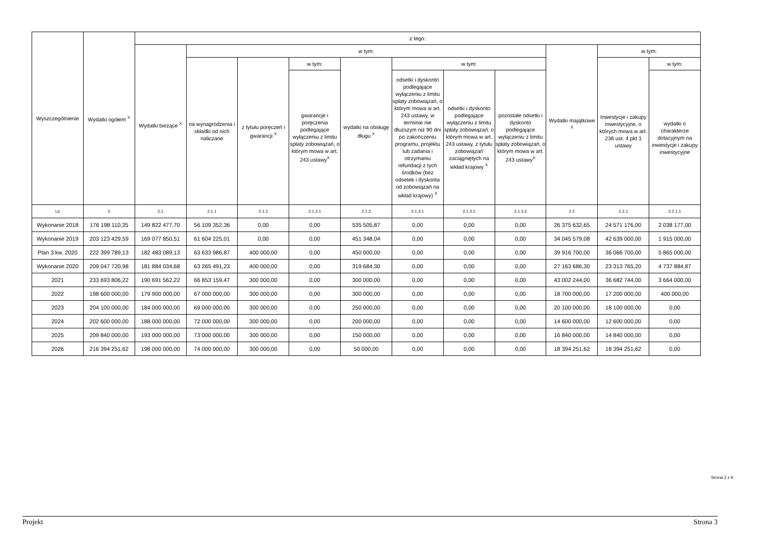| Wyszczególnienie | Wydatki ogółem <sup>X</sup> | z tego: | | | | | | | | | | |
| --- | --- | --- | --- | --- | --- | --- | --- | --- | --- | --- | --- | --- |
| | | Wydatki bieżące <sup>X</sup> | w tym: | | | | | | | Wydatki majątkowe <sup>X</sup> | w tym: | |
| | | | na wynagrodzenia i składki od nich naliczane | z tytułu poręczeń i gwarancji <sup>X</sup> | w tym: | wydatki na obsługę długu <sup>X</sup> | w tym: | | | | Inwestycje i zakupy inwestycyjne, o których mowa w art. 236 ust. 4 pkt 1 ustawy | w tym: |
| | | | | | gwarancje i poręczenia podlegające wyłączeniu z limitu spłaty zobowiązań, o którym mowa w art. 243 ustawy<sup>X</sup> | | odsetki i dyskonto podlegające wyłączeniu z limitu spłaty zobowiązań, o którym mowa w art. 243 ustawy, w terminie nie dłuższym niż 90 dni po zakończeniu programu, projektu lub zadania i otrzymaniu refundacji z tych środków (bez odsetek i dyskonta od zobowiązań na wkład krajowy) <sup>X</sup> | odsetki i dyskonto podlegające wyłączeniu z limitu spłaty zobowiązań, o którym mowa w art. 243 ustawy, z tytułu zobowiązań zaciągniętych na wkład krajowy <sup>X</sup> | pozostałe odsetki i dyskonto podlegające wyłączeniu z limitu spłaty zobowiązań, o którym mowa w art. 243 ustawy<sup>X</sup> | | | wydatki o charakterze dotacyjnym na inwestycje i zakupy inwestycyjne |
| Lp | 2 | 2.1 | 2.1.1 | 2.1.2 | 2.1.2.1 | 2.1.3 | 2.1.3.1 | 2.1.3.2 | 2.1.3.3 | 2.2 | 2.2.1 | 2.2.1.1 |
| Wykonanie 2018 | 176 198 110,35 | 149 822 477,70 | 56 109 352,36 | 0,00 | 0,00 | 535 505,87 | 0,00 | 0,00 | 0,00 | 26 375 632,65 | 24 571 176,00 | 2 038 177,00 |
| Wykonanie 2019 | 203 123 429,59 | 169 077 850,51 | 61 604 225,01 | 0,00 | 0,00 | 451 348,04 | 0,00 | 0,00 | 0,00 | 34 045 579,08 | 42 639 000,00 | 1 915 000,00 |
| Plan 3 kw. 2020 | 222 399 789,13 | 182 483 089,13 | 63 633 986,87 | 400 000,00 | 0,00 | 450 000,00 | 0,00 | 0,00 | 0,00 | 39 916 700,00 | 36 066 700,00 | 5 865 000,00 |
| Wykonanie 2020 | 209 047 720,98 | 181 884 034,68 | 63 265 491,23 | 400 000,00 | 0,00 | 319 684,30 | 0,00 | 0,00 | 0,00 | 27 163 686,30 | 23 313 765,20 | 4 737 884,87 |
| 2021 | 233 693 806,22 | 190 691 562,22 | 66 853 159,47 | 300 000,00 | 0,00 | 300 000,00 | 0,00 | 0,00 | 0,00 | 43 002 244,00 | 36 682 744,00 | 3 664 000,00 |
| 2022 | 198 600 000,00 | 179 900 000,00 | 67 000 000,00 | 300 000,00 | 0,00 | 300 000,00 | 0,00 | 0,00 | 0,00 | 18 700 000,00 | 17 200 000,00 | 400 000,00 |
| 2023 | 204 100 000,00 | 184 000 000,00 | 69 000 000,00 | 300 000,00 | 0,00 | 250 000,00 | 0,00 | 0,00 | 0,00 | 20 100 000,00 | 18 100 000,00 | 0,00 |
| 2024 | 202 600 000,00 | 188 000 000,00 | 72 000 000,00 | 300 000,00 | 0,00 | 200 000,00 | 0,00 | 0,00 | 0,00 | 14 600 000,00 | 12 600 000,00 | 0,00 |
| 2025 | 209 840 000,00 | 193 000 000,00 | 73 000 000,00 | 300 000,00 | 0,00 | 150 000,00 | 0,00 | 0,00 | 0,00 | 16 840 000,00 | 14 840 000,00 | 0,00 |
| 2026 | 216 394 251,62 | 198 000 000,00 | 74 000 000,00 | 300 000,00 | 0,00 | 50 000,00 | 0,00 | 0,00 | 0,00 | 18 394 251,62 | 18 394 251,62 | 0,00 |
Strona 2 z 9
Projekt Strona 3